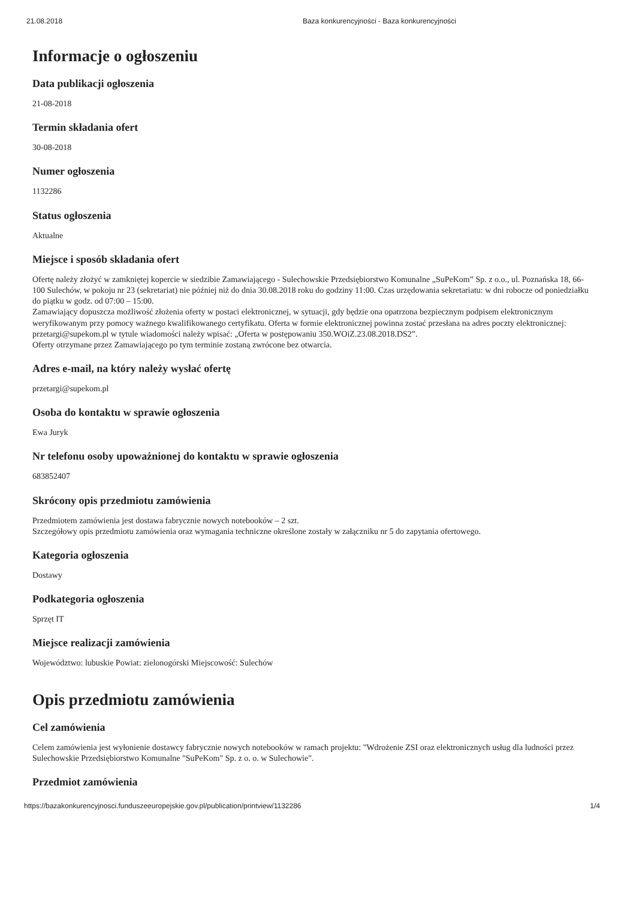21.08.2018 Baza konkurencyjności - Baza konkurencyjności
Informacje o ogłoszeniu
Data publikacji ogłoszenia
21-08-2018
Termin składania ofert
30-08-2018
Numer ogłoszenia
1132286
Status ogłoszenia
Aktualne
Miejsce i sposób składania ofert
Ofertę należy złożyć w zamkniętej kopercie w siedzibie Zamawiającego - Sulechowskie Przedsiębiorstwo Komunalne „SuPeKom” Sp. z o.o., ul. Poznańska 18, 66-100 Sulechów, w pokoju nr 23 (sekretariat) nie później niż do dnia 30.08.2018 roku do godziny 11:00. Czas urzędowania sekretariatu: w dni robocze od poniedziałku do piątku w godz. od 07:00 – 15:00.
Zamawiający dopuszcza możliwość złożenia oferty w postaci elektronicznej, w sytuacji, gdy będzie ona opatrzona bezpiecznym podpisem elektronicznym weryfikowanym przy pomocy ważnego kwalifikowanego certyfikatu. Oferta w formie elektronicznej powinna zostać przesłana na adres poczty elektronicznej: przetargi@supekom.pl w tytule wiadomości należy wpisać: „Oferta w postępowaniu 350.WOiZ.23.08.2018.DS2”.
Oferty otrzymane przez Zamawiającego po tym terminie zostaną zwrócone bez otwarcia.
Adres e-mail, na który należy wysłać ofertę
przetargi@supekom.pl
Osoba do kontaktu w sprawie ogłoszenia
Ewa Juryk
Nr telefonu osoby upoważnionej do kontaktu w sprawie ogłoszenia
683852407
Skrócony opis przedmiotu zamówienia
Przedmiotem zamówienia jest dostawa fabrycznie nowych notebooków – 2 szt.
Szczegółowy opis przedmiotu zamówienia oraz wymagania techniczne określone zostały w załączniku nr 5 do zapytania ofertowego.
Kategoria ogłoszenia
Dostawy
Podkategoria ogłoszenia
Sprzęt IT
Miejsce realizacji zamówienia
Województwo: lubuskie Powiat: zielonogórski Miejscowość: Sulechów
Opis przedmiotu zamówienia
Cel zamówienia
Celem zamówienia jest wyłonienie dostawcy fabrycznie nowych notebooków w ramach projektu: "Wdrożenie ZSI oraz elektronicznych usług dla ludności przez Sulechowskie Przedsiębiorstwo Komunalne "SuPeKom" Sp. z o. o. w Sulechowie".
Przedmiot zamówienia
https://bazakonkurencyjnosci.funduszeeuropejskie.gov.pl/publication/printview/1132286 1/4